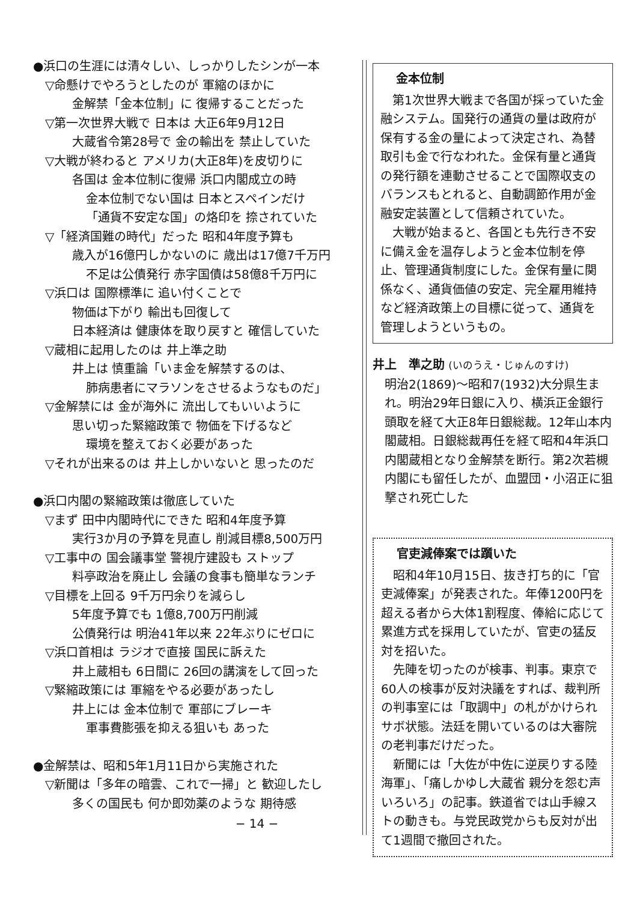●浜口の生涯には清々しい、しっかりしたシンが一本
▽命懸けでやろうとしたのが 軍縮のほかに
金解禁「金本位制」に 復帰することだった
▽第一次世界大戦で 日本は 大正6年9月12日
大蔵省令第28号で 金の輸出を 禁止していた
▽大戦が終わると アメリカ(大正8年)を皮切りに
各国は 金本位制に復帰 浜口内閣成立の時
金本位制でない国は 日本とスペインだけ
「通貨不安定な国」の烙印を 捺されていた
▽「経済国難の時代」だった 昭和4年度予算も
歳入が16億円しかないのに 歳出は17億7千万円
不足は公債発行 赤字国債は58億8千万円に
▽浜口は 国際標準に 追い付くことで
物価は下がり 輸出も回復して
日本経済は 健康体を取り戻すと 確信していた
▽蔵相に起用したのは 井上準之助
井上は 慎重論「いま金を解禁するのは、
肺病患者にマラソンをさせるようなものだ」
▽金解禁には 金が海外に 流出してもいいように
思い切った緊縮政策で 物価を下げるなど
環境を整えておく必要があった
▽それが出来るのは 井上しかいないと 思ったのだ
●浜口内閣の緊縮政策は徹底していた
▽まず 田中内閣時代にできた 昭和4年度予算
実行3か月の予算を見直し 削減目標8,500万円
▽工事中の 国会議事堂 警視庁建設も ストップ
料亭政治を廃止し 会議の食事も簡単なランチ
▽目標を上回る 9千万円余りを減らし
5年度予算でも 1億8,700万円削減
公債発行は 明治41年以来 22年ぶりにゼロに
▽浜口首相は ラジオで直接 国民に訴えた
井上蔵相も 6日間に 26回の講演をして回った
▽緊縮政策には 軍縮をやる必要があったし
井上には 金本位制で 軍部にブレーキ
軍事費膨張を抑える狙いも あった
●金解禁は、昭和5年1月11日から実施された
▽新聞は「多年の暗雲、これで一掃」と 歓迎したし
多くの国民も 何か即効薬のような 期待感
− 14 −
金本位制
　第1次世界大戦まで各国が採っていた金融システム。国発行の通貨の量は政府が保有する金の量によって決定され、為替取引も金で行なわれた。金保有量と通貨の発行額を連動させることで国際収支のバランスもとれると、自動調節作用が金融安定装置として信頼されていた。
　大戦が始まると、各国とも先行き不安に備え金を温存しようと金本位制を停止、管理通貨制度にした。金保有量に関係なく、通貨価値の安定、完全雇用維持など経済政策上の目標に従って、通貨を管理しようというもの。
井上　準之助 (いのうえ・じゅんのすけ)
明治2(1869)〜昭和7(1932)大分県生まれ。明治29年日銀に入り、横浜正金銀行頭取を経て大正8年日銀総裁。12年山本内閣蔵相。日銀総裁再任を経て昭和4年浜口内閣蔵相となり金解禁を断行。第2次若槻内閣にも留任したが、血盟団・小沼正に狙撃され死亡した
官吏減俸案では躓いた
　昭和4年10月15日、抜き打ち的に「官吏減俸案」が発表された。年俸1200円を超える者から大体1割程度、俸給に応じて累進方式を採用していたが、官吏の猛反対を招いた。
　先陣を切ったのが検事、判事。東京で60人の検事が反対決議をすれば、裁判所の判事室には「取調中」の札がかけられサボ状態。法廷を開いているのは大審院の老判事だけだった。
　新聞には「大佐が中佐に逆戻りする陸海軍」、「痛しかゆし大蔵省 親分を怨む声いろいろ」の記事。鉄道省では山手線ストの動きも。与党民政党からも反対が出て1週間で撤回された。